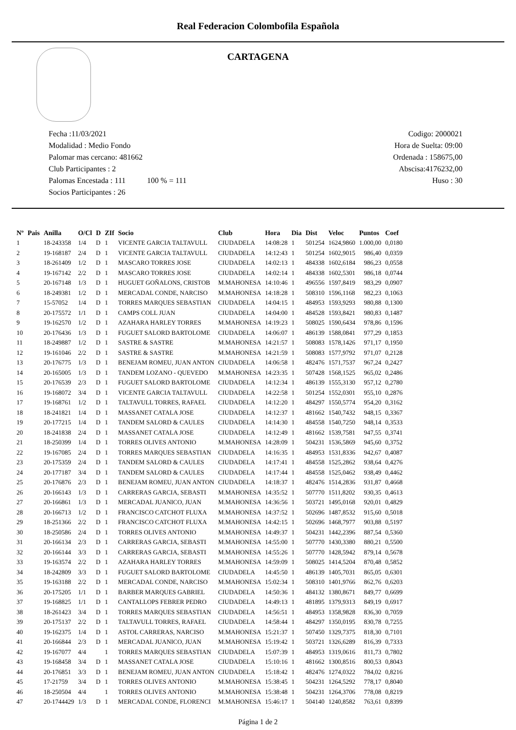Real Federacion Colombofila Española
CARTAGENA
Fecha :11/03/2021
Modalidad : Medio Fondo
Palomar mas cercano: 481662
Club Participantes : 2
Palomas Encestada : 111 100 % = 111
Socios Participantes : 26
Codigo: 2000021
Hora de Suelta: 09:00
Ordenada : 158675,00
Abscisa:4176232,00
Huso : 30
| Nº | Pais | Anilla | O/Cl | D | ZIf | Socio | Club | Hora | Dia | Dist | Veloc | Puntos | Coef |
| --- | --- | --- | --- | --- | --- | --- | --- | --- | --- | --- | --- | --- | --- |
| 1 | | 18-243358 | 1/4 | D | 1 | VICENTE GARCIA TALTAVULL | CIUDADELA | 14:08:28 | 1 | 501254 | 1624,9860 | 1.000,00 | 0,0180 |
| 2 | | 19-168187 | 2/4 | D | 1 | VICENTE GARCIA TALTAVULL | CIUDADELA | 14:12:43 | 1 | 501254 | 1602,9015 | 986,40 | 0,0359 |
| 3 | | 18-261409 | 1/2 | D | 1 | MASCARO TORRES JOSE | CIUDADELA | 14:02:13 | 1 | 484338 | 1602,6184 | 986,23 | 0,0558 |
| 4 | | 19-167142 | 2/2 | D | 1 | MASCARO TORRES JOSE | CIUDADELA | 14:02:14 | 1 | 484338 | 1602,5301 | 986,18 | 0,0744 |
| 5 | | 20-167148 | 1/3 | D | 1 | HUGUET GOÑALONS, CRISTOB | M.MAHONESA | 14:10:46 | 1 | 496556 | 1597,8419 | 983,29 | 0,0907 |
| 6 | | 18-249381 | 1/2 | D | 1 | MERCADAL CONDE, NARCISO | M.MAHONESA | 14:18:28 | 1 | 508310 | 1596,1168 | 982,23 | 0,1063 |
| 7 | | 15-57052 | 1/4 | D | 1 | TORRES MARQUES SEBASTIAN | CIUDADELA | 14:04:15 | 1 | 484953 | 1593,9293 | 980,88 | 0,1300 |
| 8 | | 20-175572 | 1/1 | D | 1 | CAMPS COLL JUAN | CIUDADELA | 14:04:00 | 1 | 484528 | 1593,8421 | 980,83 | 0,1487 |
| 9 | | 19-162570 | 1/2 | D | 1 | AZAHARA HARLEY TORRES | M.MAHONESA | 14:19:23 | 1 | 508025 | 1590,6434 | 978,86 | 0,1596 |
| 10 | | 20-176436 | 1/3 | D | 1 | FUGUET SALORD BARTOLOME | CIUDADELA | 14:06:07 | 1 | 486139 | 1588,0841 | 977,29 | 0,1853 |
| 11 | | 18-249887 | 1/2 | D | 1 | SASTRE & SASTRE | M.MAHONESA | 14:21:57 | 1 | 508083 | 1578,1426 | 971,17 | 0,1950 |
| 12 | | 19-161046 | 2/2 | D | 1 | SASTRE & SASTRE | M.MAHONESA | 14:21:59 | 1 | 508083 | 1577,9792 | 971,07 | 0,2128 |
| 13 | | 20-176775 | 1/3 | D | 1 | BENEJAM ROMEU, JUAN ANTON | CIUDADELA | 14:06:58 | 1 | 482476 | 1571,7537 | 967,24 | 0,2427 |
| 14 | | 20-165005 | 1/3 | D | 1 | TANDEM LOZANO - QUEVEDO | M.MAHONESA | 14:23:35 | 1 | 507428 | 1568,1525 | 965,02 | 0,2486 |
| 15 | | 20-176539 | 2/3 | D | 1 | FUGUET SALORD BARTOLOME | CIUDADELA | 14:12:34 | 1 | 486139 | 1555,3130 | 957,12 | 0,2780 |
| 16 | | 19-168072 | 3/4 | D | 1 | VICENTE GARCIA TALTAVULL | CIUDADELA | 14:22:58 | 1 | 501254 | 1552,0301 | 955,10 | 0,2876 |
| 17 | | 19-168761 | 1/2 | D | 1 | TALTAVULL TORRES, RAFAEL | CIUDADELA | 14:12:20 | 1 | 484297 | 1550,5774 | 954,20 | 0,3162 |
| 18 | | 18-241821 | 1/4 | D | 1 | MASSANET CATALA JOSE | CIUDADELA | 14:12:37 | 1 | 481662 | 1540,7432 | 948,15 | 0,3367 |
| 19 | | 20-177215 | 1/4 | D | 1 | TANDEM SALORD & CAULES | CIUDADELA | 14:14:30 | 1 | 484558 | 1540,7250 | 948,14 | 0,3533 |
| 20 | | 18-241838 | 2/4 | D | 1 | MASSANET CATALA JOSE | CIUDADELA | 14:12:49 | 1 | 481662 | 1539,7581 | 947,55 | 0,3741 |
| 21 | | 18-250399 | 1/4 | D | 1 | TORRES OLIVES ANTONIO | M.MAHONESA | 14:28:09 | 1 | 504231 | 1536,5869 | 945,60 | 0,3752 |
| 22 | | 19-167085 | 2/4 | D | 1 | TORRES MARQUES SEBASTIAN | CIUDADELA | 14:16:35 | 1 | 484953 | 1531,8336 | 942,67 | 0,4087 |
| 23 | | 20-175359 | 2/4 | D | 1 | TANDEM SALORD & CAULES | CIUDADELA | 14:17:41 | 1 | 484558 | 1525,2862 | 938,64 | 0,4276 |
| 24 | | 20-177187 | 3/4 | D | 1 | TANDEM SALORD & CAULES | CIUDADELA | 14:17:44 | 1 | 484558 | 1525,0462 | 938,49 | 0,4462 |
| 25 | | 20-176876 | 2/3 | D | 1 | BENEJAM ROMEU, JUAN ANTON | CIUDADELA | 14:18:37 | 1 | 482476 | 1514,2836 | 931,87 | 0,4668 |
| 26 | | 20-166143 | 1/3 | D | 1 | CARRERAS GARCIA, SEBASTI | M.MAHONESA | 14:35:52 | 1 | 507770 | 1511,8202 | 930,35 | 0,4613 |
| 27 | | 20-166861 | 1/3 | D | 1 | MERCADAL JUANICO, JUAN | M.MAHONESA | 14:36:56 | 1 | 503721 | 1495,0168 | 920,01 | 0,4829 |
| 28 | | 20-166713 | 1/2 | D | 1 | FRANCISCO CATCHOT FLUXA | M.MAHONESA | 14:37:52 | 1 | 502696 | 1487,8532 | 915,60 | 0,5018 |
| 29 | | 18-251366 | 2/2 | D | 1 | FRANCISCO CATCHOT FLUXA | M.MAHONESA | 14:42:15 | 1 | 502696 | 1468,7977 | 903,88 | 0,5197 |
| 30 | | 18-250586 | 2/4 | D | 1 | TORRES OLIVES ANTONIO | M.MAHONESA | 14:49:37 | 1 | 504231 | 1442,2396 | 887,54 | 0,5360 |
| 31 | | 20-166134 | 2/3 | D | 1 | CARRERAS GARCIA, SEBASTI | M.MAHONESA | 14:55:00 | 1 | 507770 | 1430,3380 | 880,21 | 0,5500 |
| 32 | | 20-166144 | 3/3 | D | 1 | CARRERAS GARCIA, SEBASTI | M.MAHONESA | 14:55:26 | 1 | 507770 | 1428,5942 | 879,14 | 0,5678 |
| 33 | | 19-163574 | 2/2 | D | 1 | AZAHARA HARLEY TORRES | M.MAHONESA | 14:59:09 | 1 | 508025 | 1414,5204 | 870,48 | 0,5852 |
| 34 | | 18-242809 | 3/3 | D | 1 | FUGUET SALORD BARTOLOME | CIUDADELA | 14:45:50 | 1 | 486139 | 1405,7031 | 865,05 | 0,6301 |
| 35 | | 19-163188 | 2/2 | D | 1 | MERCADAL CONDE, NARCISO | M.MAHONESA | 15:02:34 | 1 | 508310 | 1401,9766 | 862,76 | 0,6203 |
| 36 | | 20-175205 | 1/1 | D | 1 | BARBER MARQUES GABRIEL | CIUDADELA | 14:50:36 | 1 | 484132 | 1380,8671 | 849,77 | 0,6699 |
| 37 | | 19-168825 | 1/1 | D | 1 | CANTALLOPS FEBRER PEDRO | CIUDADELA | 14:49:13 | 1 | 481895 | 1379,9313 | 849,19 | 0,6917 |
| 38 | | 18-261423 | 3/4 | D | 1 | TORRES MARQUES SEBASTIAN | CIUDADELA | 14:56:51 | 1 | 484953 | 1358,9828 | 836,30 | 0,7059 |
| 39 | | 20-175137 | 2/2 | D | 1 | TALTAVULL TORRES, RAFAEL | CIUDADELA | 14:58:44 | 1 | 484297 | 1350,0195 | 830,78 | 0,7255 |
| 40 | | 19-162375 | 1/4 | D | 1 | ASTOL CARRERAS, NARCISO | M.MAHONESA | 15:21:37 | 1 | 507450 | 1329,7375 | 818,30 | 0,7101 |
| 41 | | 20-166844 | 2/3 | D | 1 | MERCADAL JUANICO, JUAN | M.MAHONESA | 15:19:42 | 1 | 503721 | 1326,6289 | 816,39 | 0,7333 |
| 42 | | 19-167077 | 4/4 | | 1 | TORRES MARQUES SEBASTIAN | CIUDADELA | 15:07:39 | 1 | 484953 | 1319,0616 | 811,73 | 0,7802 |
| 43 | | 19-168458 | 3/4 | D | 1 | MASSANET CATALA JOSE | CIUDADELA | 15:10:16 | 1 | 481662 | 1300,8516 | 800,53 | 0,8043 |
| 44 | | 20-176851 | 3/3 | D | 1 | BENEJAM ROMEU, JUAN ANTON | CIUDADELA | 15:18:42 | 1 | 482476 | 1274,0322 | 784,02 | 0,8216 |
| 45 | | 17-21759 | 3/4 | D | 1 | TORRES OLIVES ANTONIO | M.MAHONESA | 15:38:45 | 1 | 504231 | 1264,5292 | 778,17 | 0,8040 |
| 46 | | 18-250504 | 4/4 | | 1 | TORRES OLIVES ANTONIO | M.MAHONESA | 15:38:48 | 1 | 504231 | 1264,3706 | 778,08 | 0,8219 |
| 47 | | 20-1744429 | 1/3 | D | 1 | MERCADAL CONDE, FLORENCI | M.MAHONESA | 15:46:17 | 1 | 504140 | 1240,8582 | 763,61 | 0,8399 |
Página 1 de 2